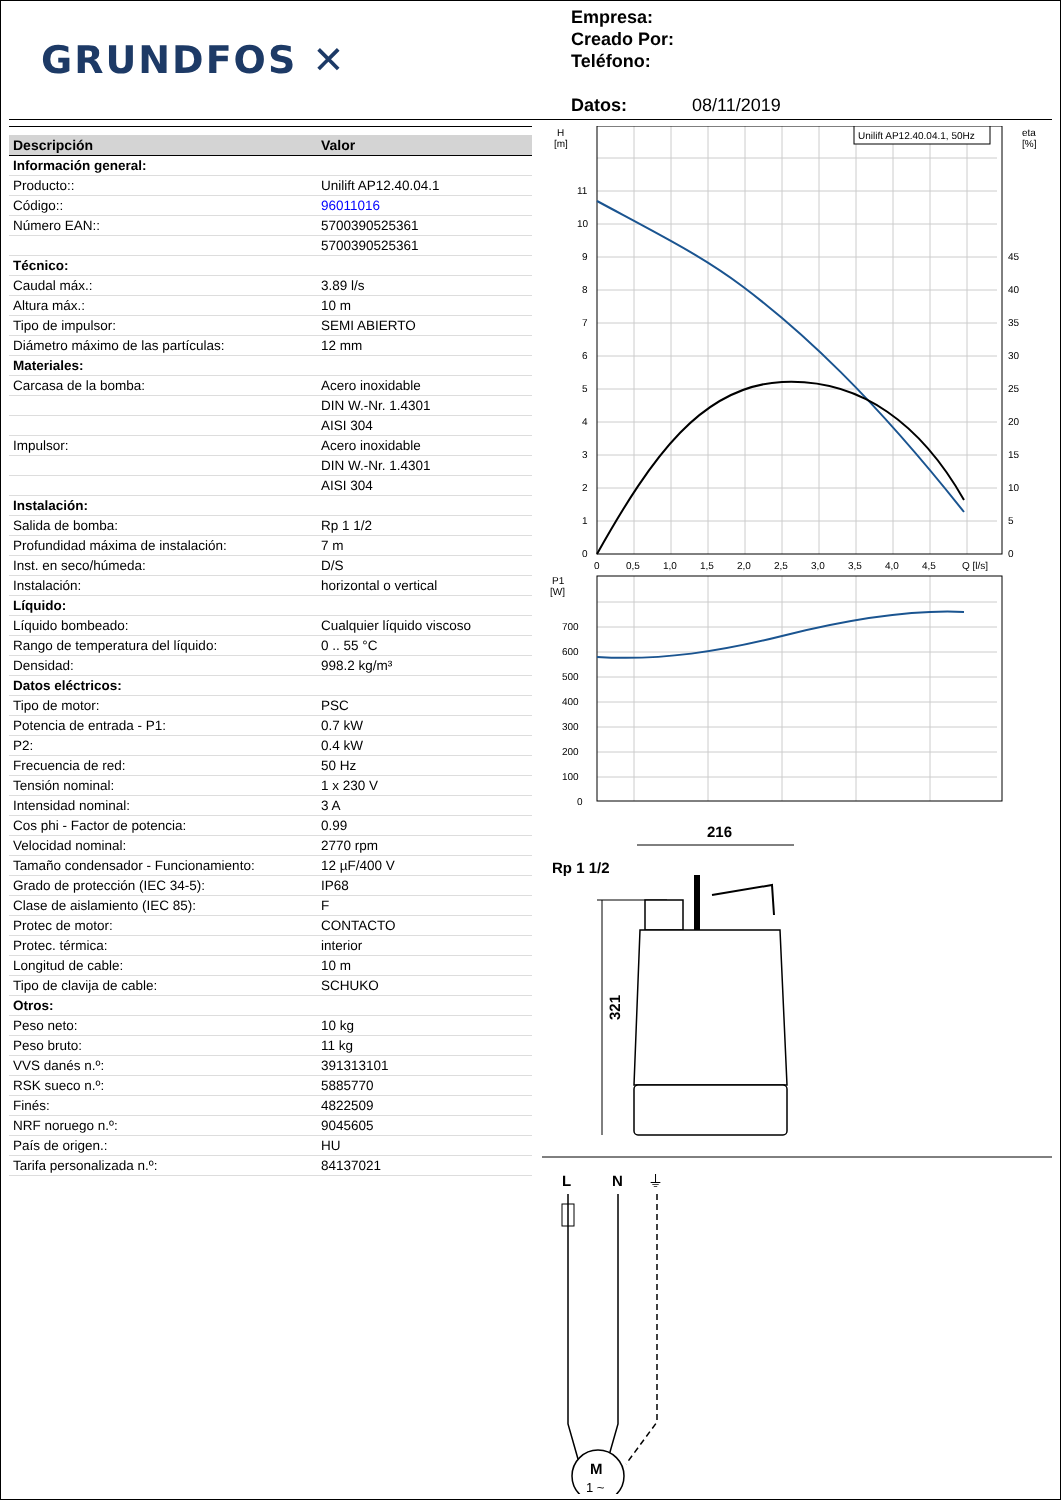GRUNDFOS ✕
Empresa:
Creado Por:
Teléfono:
Datos: 08/11/2019
| Descripción | Valor |
| --- | --- |
| Información general: | |
| Producto:: | Unilift AP12.40.04.1 |
| Código:: | 96011016 |
| Número EAN:: | 5700390525361 |
| | 5700390525361 |
| Técnico: | |
| Caudal máx.: | 3.89 l/s |
| Altura máx.: | 10 m |
| Tipo de impulsor: | SEMI ABIERTO |
| Diámetro máximo de las partículas: | 12 mm |
| Materiales: | |
| Carcasa de la bomba: | Acero inoxidable |
| | DIN W.-Nr. 1.4301 |
| | AISI 304 |
| Impulsor: | Acero inoxidable |
| | DIN W.-Nr. 1.4301 |
| | AISI 304 |
| Instalación: | |
| Salida de bomba: | Rp 1 1/2 |
| Profundidad máxima de instalación: | 7 m |
| Inst. en seco/húmeda: | D/S |
| Instalación: | horizontal o vertical |
| Líquido: | |
| Líquido bombeado: | Cualquier líquido viscoso |
| Rango de temperatura del líquido: | 0 .. 55 °C |
| Densidad: | 998.2 kg/m³ |
| Datos eléctricos: | |
| Tipo de motor: | PSC |
| Potencia de entrada - P1: | 0.7 kW |
| P2: | 0.4 kW |
| Frecuencia de red: | 50 Hz |
| Tensión nominal: | 1 x 230 V |
| Intensidad nominal: | 3 A |
| Cos phi - Factor de potencia: | 0.99 |
| Velocidad nominal: | 2770 rpm |
| Tamaño condensador - Funcionamiento: | 12 µF/400 V |
| Grado de protección (IEC 34-5): | IP68 |
| Clase de aislamiento (IEC 85): | F |
| Protec de motor: | CONTACTO |
| Protec. térmica: | interior |
| Longitud de cable: | 10 m |
| Tipo de clavija de cable: | SCHUKO |
| Otros: | |
| Peso neto: | 10 kg |
| Peso bruto: | 11 kg |
| VVS danés n.º: | 391313101 |
| RSK sueco n.º: | 5885770 |
| Finés: | 4822509 |
| NRF noruego n.º: | 9045605 |
| País de origen.: | HU |
| Tarifa personalizada n.º: | 84137021 |
Unilift AP12.40.04.1, 50Hz
H
[m]
eta
[%]
11
10
9
8
7
6
5
4
3
2
1
0
45
40
35
30
25
20
15
10
5
0
0
0,5
1,0
1,5
2,0
2,5
3,0
3,5
4,0
4,5
Q [l/s]
P1
[W]
700
600
500
400
300
200
100
0
216
Rp 1 1/2
321
L
N
⏚
M
1 ~